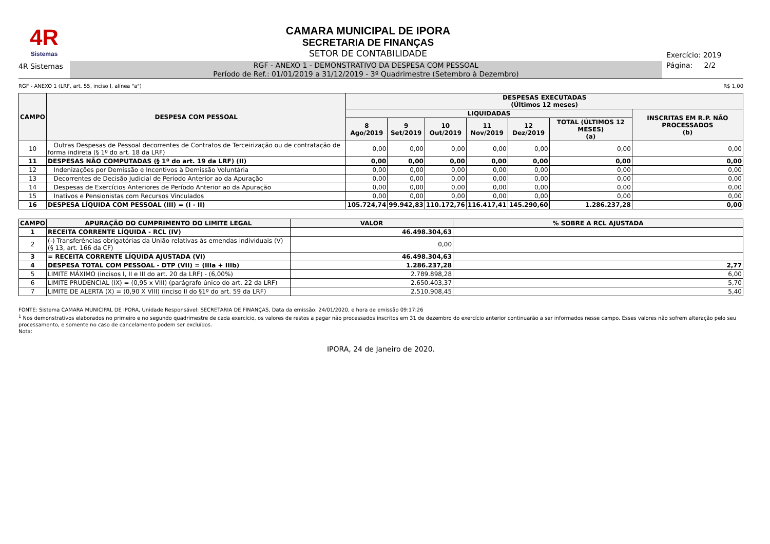4R
Sistemas
CAMARA MUNICIPAL DE IPORA
SECRETARIA DE FINANÇAS
SETOR DE CONTABILIDADE
Exercício: 2019
4R Sistemas
RGF - ANEXO 1 - DEMONSTRATIVO DA DESPESA COM PESSOAL
Período de Ref.: 01/01/2019 a 31/12/2019 - 3º Quadrimestre (Setembro à Dezembro)
Página: 2/2
RGF - ANEXO 1 (LRF, art. 55, inciso I, alínea "a") R$ 1,00
| CAMPO | DESPESA COM PESSOAL | DESPESAS EXECUTADAS (Últimos 12 meses) | | | | | | |
| --- | --- | --- | --- | --- | --- | --- | --- | --- |
| | | LIQUIDADAS | | | | | | INSCRITAS EM R.P. NÃO PROCESSADOS (b) |
| | | 8 Ago/2019 | 9 Set/2019 | 10 Out/2019 | 11 Nov/2019 | 12 Dez/2019 | TOTAL (ÚLTIMOS 12 MESES) (a) | |
| 10 | Outras Despesas de Pessoal decorrentes de Contratos de Terceirização ou de contratação de forma indireta (§ 1º do art. 18 da LRF) | 0,00 | 0,00 | 0,00 | 0,00 | 0,00 | 0,00 | 0,00 |
| 11 | DESPESAS NÃO COMPUTADAS (§ 1º do art. 19 da LRF) (II) | 0,00 | 0,00 | 0,00 | 0,00 | 0,00 | 0,00 | 0,00 |
| 12 | Indenizações por Demissão e Incentivos à Demissão Voluntária | 0,00 | 0,00 | 0,00 | 0,00 | 0,00 | 0,00 | 0,00 |
| 13 | Decorrentes de Decisão Judicial de Período Anterior ao da Apuração | 0,00 | 0,00 | 0,00 | 0,00 | 0,00 | 0,00 | 0,00 |
| 14 | Despesas de Exercícios Anteriores de Período Anterior ao da Apuração | 0,00 | 0,00 | 0,00 | 0,00 | 0,00 | 0,00 | 0,00 |
| 15 | Inativos e Pensionistas com Recursos Vinculados | 0,00 | 0,00 | 0,00 | 0,00 | 0,00 | 0,00 | 0,00 |
| 16 | DESPESA LÍQUIDA COM PESSOAL (III) = (I - II) | 105.724,74 | 99.942,83 | 110.172,76 | 116.417,41 | 145.290,60 | 1.286.237,28 | 0,00 |
| CAMPO | APURAÇÃO DO CUMPRIMENTO DO LIMITE LEGAL | VALOR | % SOBRE A RCL AJUSTADA |
| --- | --- | --- | --- |
| 1 | RECEITA CORRENTE LÍQUIDA - RCL (IV) | 46.498.304,63 | |
| 2 | (-) Transferências obrigatórias da União relativas às emendas individuais (V) (§ 13, art. 166 da CF) | 0,00 | |
| 3 | = RECEITA CORRENTE LÍQUIDA AJUSTADA (VI) | 46.498.304,63 | |
| 4 | DESPESA TOTAL COM PESSOAL - DTP (VII) = (IIIa + IIIb) | 1.286.237,28 | 2,77 |
| 5 | LIMITE MÁXIMO (incisos I, II e III do art. 20 da LRF) - (6,00%) | 2.789.898,28 | 6,00 |
| 6 | LIMITE PRUDENCIAL (IX) = (0,95 x VIII) (parágrafo único do art. 22 da LRF) | 2.650.403,37 | 5,70 |
| 7 | LIMITE DE ALERTA (X) = (0,90 X VIII) (inciso II do §1º do art. 59 da LRF) | 2.510.908,45 | 5,40 |
FONTE: Sistema CAMARA MUNICIPAL DE IPORA, Unidade Responsável: SECRETARIA DE FINANÇAS, Data da emissão: 24/01/2020, e hora de emissão 09:17:26
<sup>1</sup> Nos demonstrativos elaborados no primeiro e no segundo quadrimestre de cada exercício, os valores de restos a pagar não processados inscritos em 31 de dezembro do exercício anterior continuarão a ser informados nesse campo. Esses valores não sofrem alteração pelo seu processamento, e somente no caso de cancelamento podem ser excluídos.
Nota:
IPORA, 24 de Janeiro de 2020.